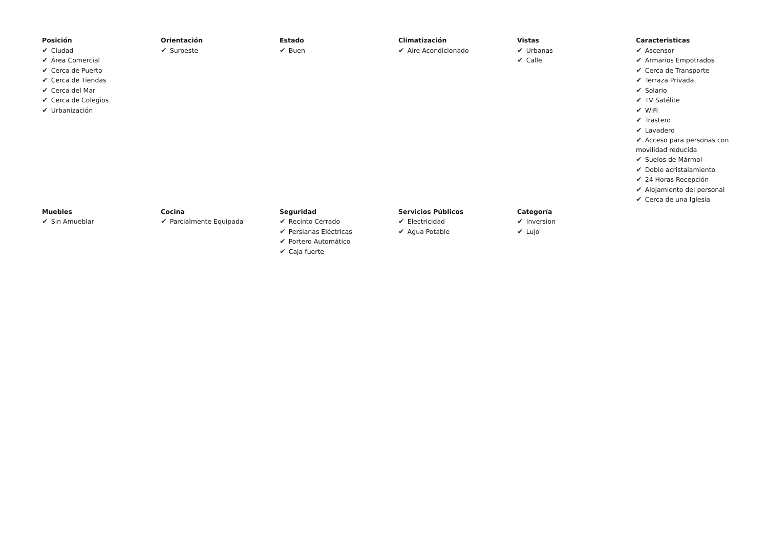Posición
✔ Ciudad
✔ Área Comercial
✔ Cerca de Puerto
✔ Cerca de Tiendas
✔ Cerca del Mar
✔ Cerca de Colegios
✔ Urbanización
Orientación
✔ Suroeste
Estado
✔ Buen
Climatización
✔ Aire Acondicionado
Vistas
✔ Urbanas
✔ Calle
Caracteristicas
✔ Ascensor
✔ Armarios Empotrados
✔ Cerca de Transporte
✔ Terraza Privada
✔ Solario
✔ TV Satélite
✔ WiFi
✔ Trastero
✔ Lavadero
✔ Acceso para personas con movilidad reducida
✔ Suelos de Mármol
✔ Doble acristalamiento
✔ 24 Horas Recepción
✔ Alojamiento del personal
✔ Cerca de una Iglesia
Muebles
✔ Sin Amueblar
Cocina
✔ Parcialmente Equipada
Seguridad
✔ Recinto Cerrado
✔ Persianas Eléctricas
✔ Portero Automático
✔ Caja fuerte
Servicios Públicos
✔ Electricidad
✔ Agua Potable
Categoría
✔ Inversion
✔ Lujo